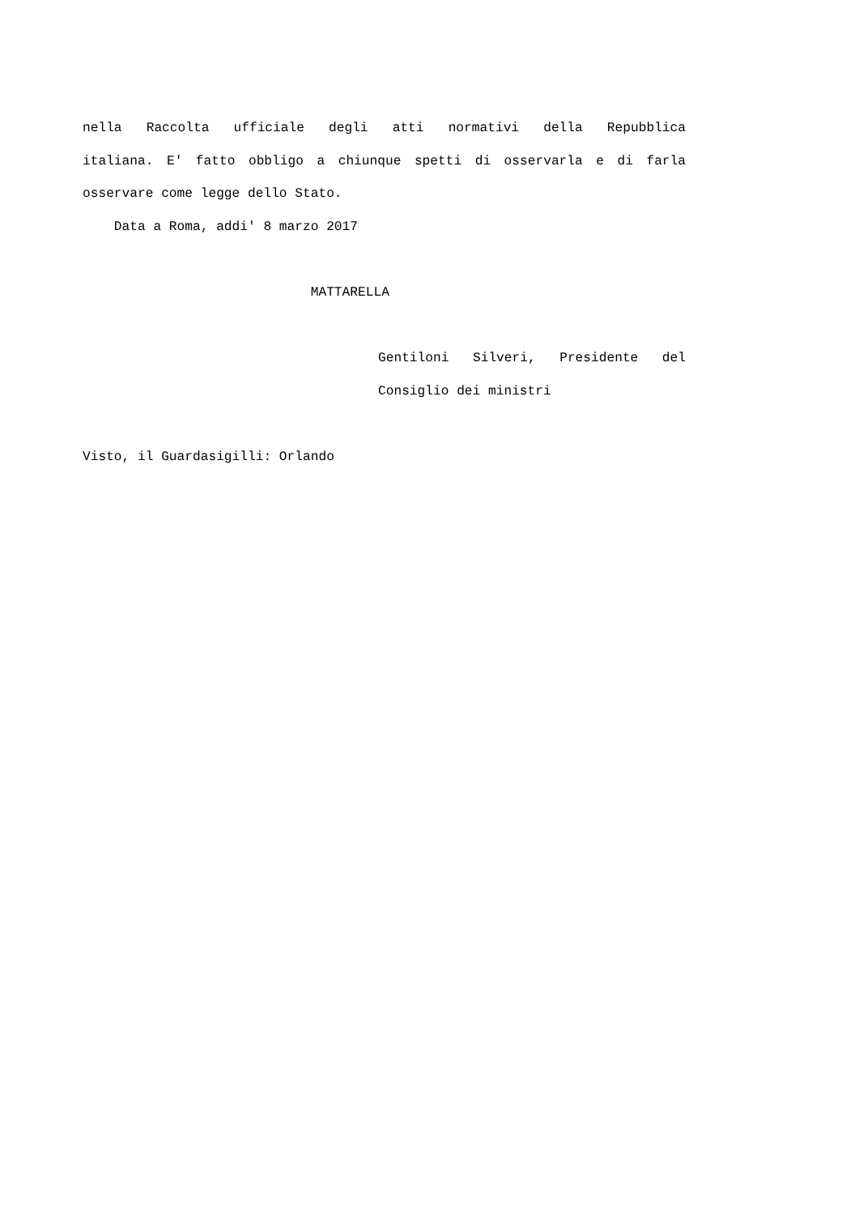nella Raccolta ufficiale degli atti normativi della Repubblica
italiana. E' fatto obbligo a chiunque spetti di osservarla e di farla
osservare come legge dello Stato.
Data a Roma, addi' 8 marzo 2017
MATTARELLA
Gentiloni Silveri, Presidente del
Consiglio dei ministri
Visto, il Guardasigilli: Orlando